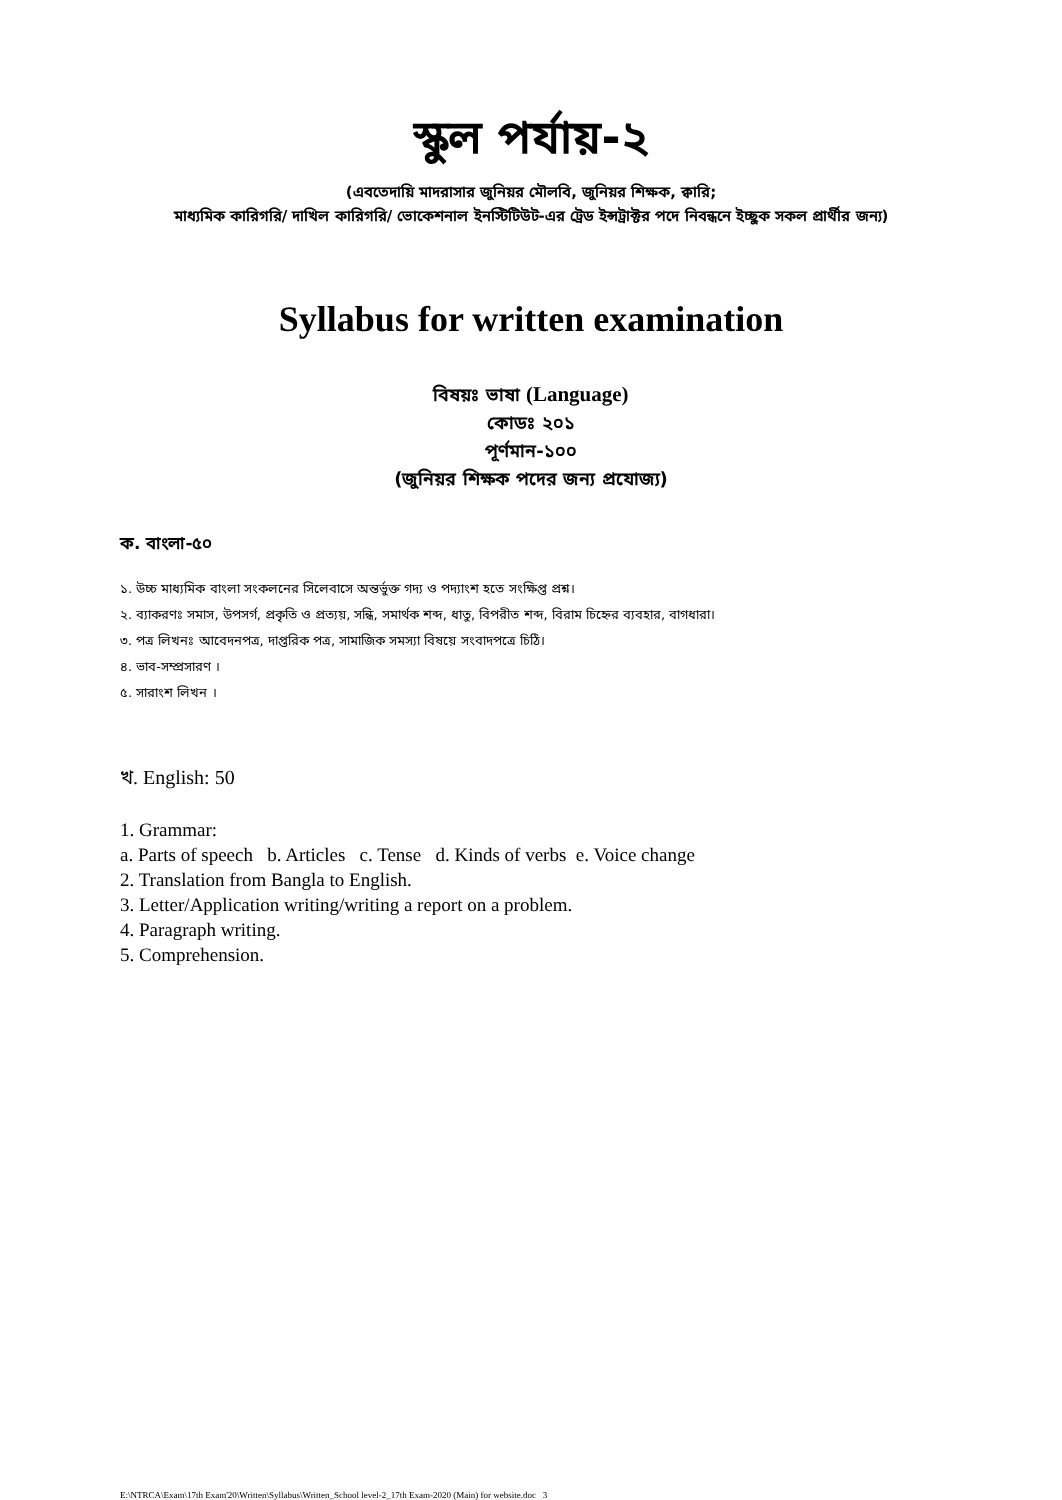স্কুল পর্যায়-২
(এবতেদায়ি মাদরাসার জুনিয়র মৌলবি, জুনিয়র শিক্ষক, ক্বারি;
মাধ্যমিক কারিগরি/ দাখিল কারিগরি/ ভোকেশনাল ইনস্টিটিউট-এর ট্রেড ইন্সট্রাক্টর পদে নিবন্ধনে ইচ্ছুক সকল প্রার্থীর জন্য)
Syllabus for written examination
বিষয়ঃ ভাষা (Language)
কোডঃ ২০১
পূর্ণমান-১০০
(জুনিয়র শিক্ষক পদের জন্য প্রযোজ্য)
ক. বাংলা-৫০
১. উচ্চ মাধ্যমিক বাংলা সংকলনের সিলেবাসে অন্তর্ভুক্ত গদ্য ও পদ্যাংশ হতে সংক্ষিপ্ত প্রশ্ন।
২. ব্যাকরণঃ সমাস, উপসর্গ, প্রকৃতি ও প্রত্যয়, সন্ধি, সমার্থক শব্দ, ধাতু, বিপরীত শব্দ, বিরাম চিহ্নের ব্যবহার, বাগধারা।
৩. পত্র লিখনঃ আবেদনপত্র, দাপ্তরিক পত্র, সামাজিক সমস্যা বিষয়ে সংবাদপত্রে চিঠি।
৪. ভাব-সম্প্রসারণ ।
৫. সারাংশ লিখন ।
খ. English: 50
1. Grammar:
a. Parts of speech b. Articles c. Tense d. Kinds of verbs e. Voice change
2. Translation from Bangla to English.
3. Letter/Application writing/writing a report on a problem.
4. Paragraph writing.
5. Comprehension.
E:\NTRCA\Exam\17th Exam'20\Written\Syllabus\Written_School level-2_17th Exam-2020 (Main) for website.doc 3